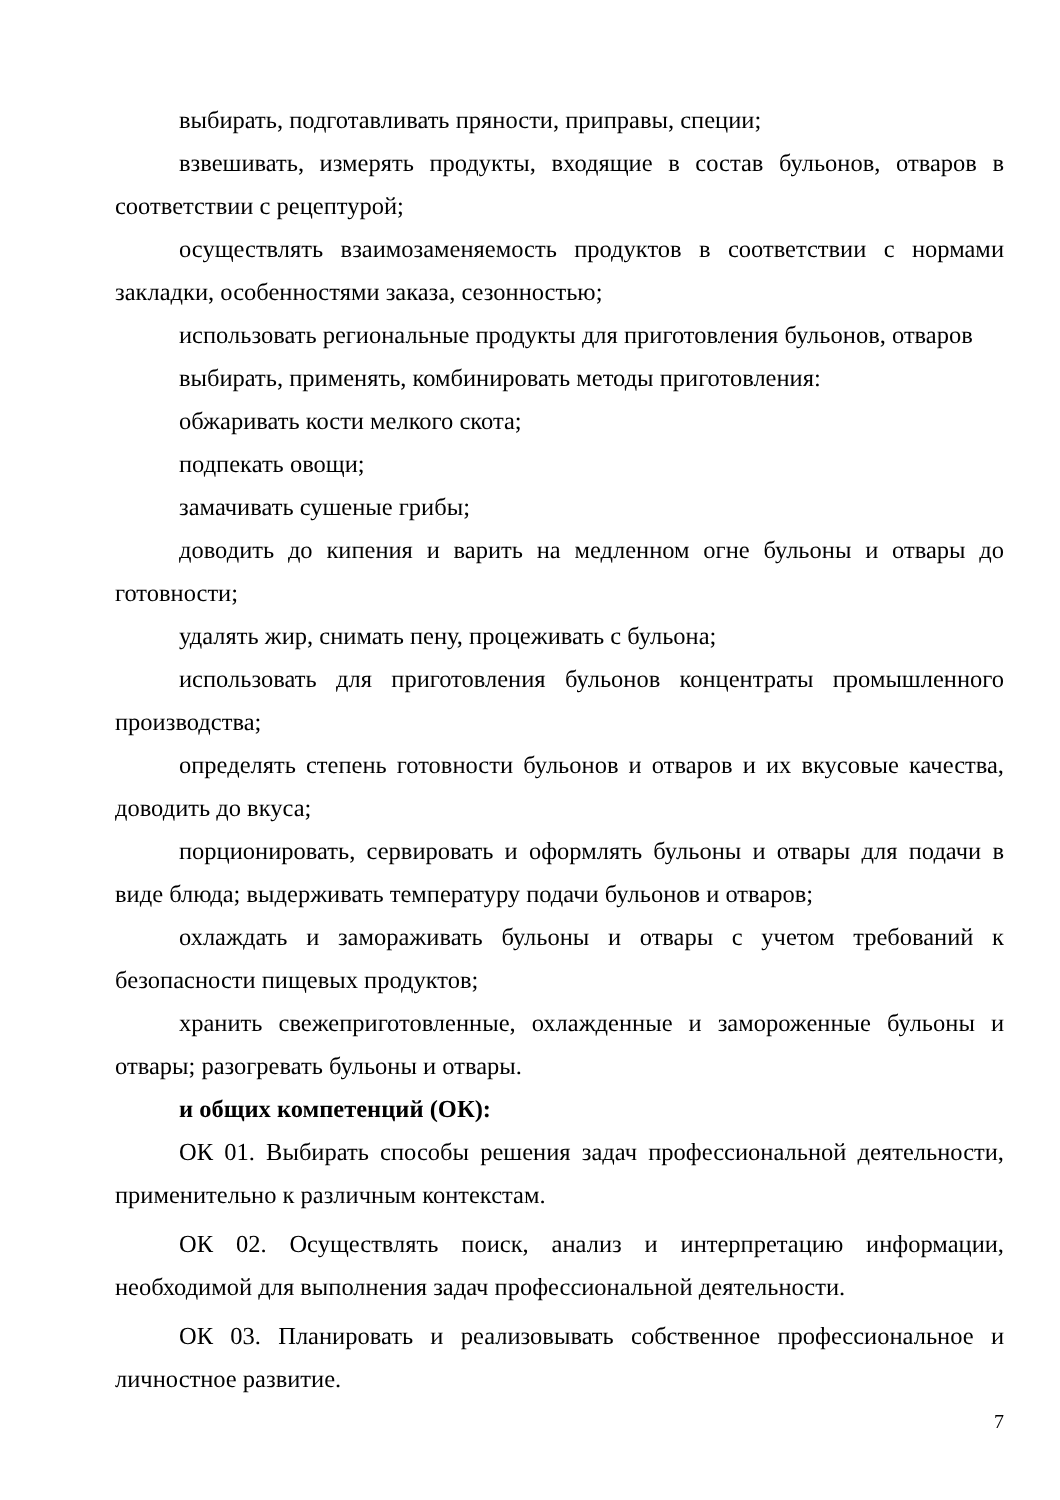выбирать, подготавливать пряности, приправы, специи;
взвешивать, измерять продукты, входящие в состав бульонов, отваров в соответствии с рецептурой;
осуществлять взаимозаменяемость продуктов в соответствии с нормами закладки, особенностями заказа, сезонностью;
использовать региональные продукты для приготовления бульонов, отваров
выбирать, применять, комбинировать методы приготовления:
обжаривать кости мелкого скота;
подпекать овощи;
замачивать сушеные грибы;
доводить до кипения и варить на медленном огне бульоны и отвары до готовности;
удалять жир, снимать пену, процеживать с бульона;
использовать для приготовления бульонов концентраты промышленного производства;
определять степень готовности бульонов и отваров и их вкусовые качества, доводить до вкуса;
порционировать, сервировать и оформлять бульоны и отвары для подачи в виде блюда; выдерживать температуру подачи бульонов и отваров;
охлаждать и замораживать бульоны и отвары с учетом требований к безопасности пищевых продуктов;
хранить свежеприготовленные, охлажденные и замороженные бульоны и отвары; разогревать бульоны и отвары.
и общих компетенций (ОК):
ОК 01. Выбирать способы решения задач профессиональной деятельности, применительно к различным контекстам.
ОК 02. Осуществлять поиск, анализ и интерпретацию информации, необходимой для выполнения задач профессиональной деятельности.
ОК 03. Планировать и реализовывать собственное профессиональное и личностное развитие.
7